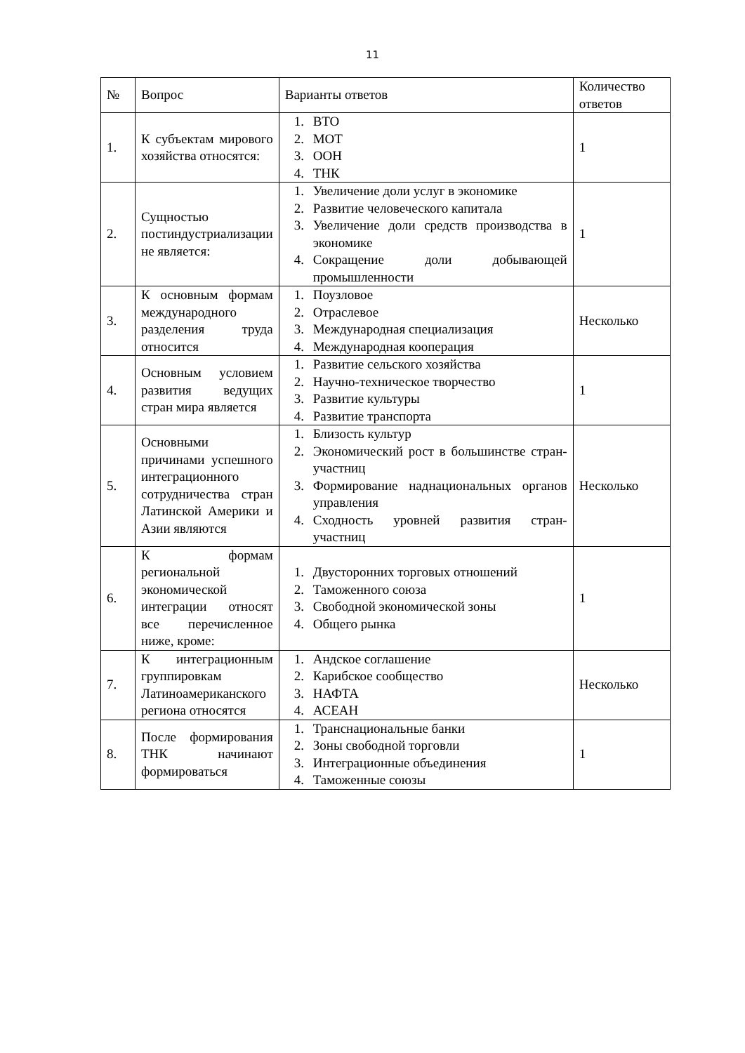11
| № | Вопрос | Варианты ответов | Количество ответов |
| --- | --- | --- | --- |
| 1. | К субъектам мирового хозяйства относятся: | 1. ВТО 2. МОТ 3. ООН 4. ТНК | 1 |
| 2. | Сущностью постиндустриализации не является: | 1. Увеличение доли услуг в экономике 2. Развитие человеческого капитала 3. Увеличение доли средств производства в экономике 4. Сокращение доли добывающей промышленности | 1 |
| 3. | К основным формам международного разделения труда относится | 1. Поузловое 2. Отраслевое 3. Международная специализация 4. Международная кооперация | Несколько |
| 4. | Основным условием развития ведущих стран мира является | 1. Развитие сельского хозяйства 2. Научно-техническое творчество 3. Развитие культуры 4. Развитие транспорта | 1 |
| 5. | Основными причинами успешного интеграционного сотрудничества стран Латинской Америки и Азии являются | 1. Близость культур 2. Экономический рост в большинстве стран-участниц 3. Формирование наднациональных органов управления 4. Сходность уровней развития стран-участниц | Несколько |
| 6. | К формам региональной экономической интеграции относят все перечисленное ниже, кроме: | 1. Двусторонних торговых отношений 2. Таможенного союза 3. Свободной экономической зоны 4. Общего рынка | 1 |
| 7. | К интеграционным группировкам Латиноамериканского региона относятся | 1. Андское соглашение 2. Карибское сообщество 3. НАФТА 4. АСЕАН | Несколько |
| 8. | После формирования ТНК начинают формироваться | 1. Транснациональные банки 2. Зоны свободной торговли 3. Интеграционные объединения 4. Таможенные союзы | 1 |